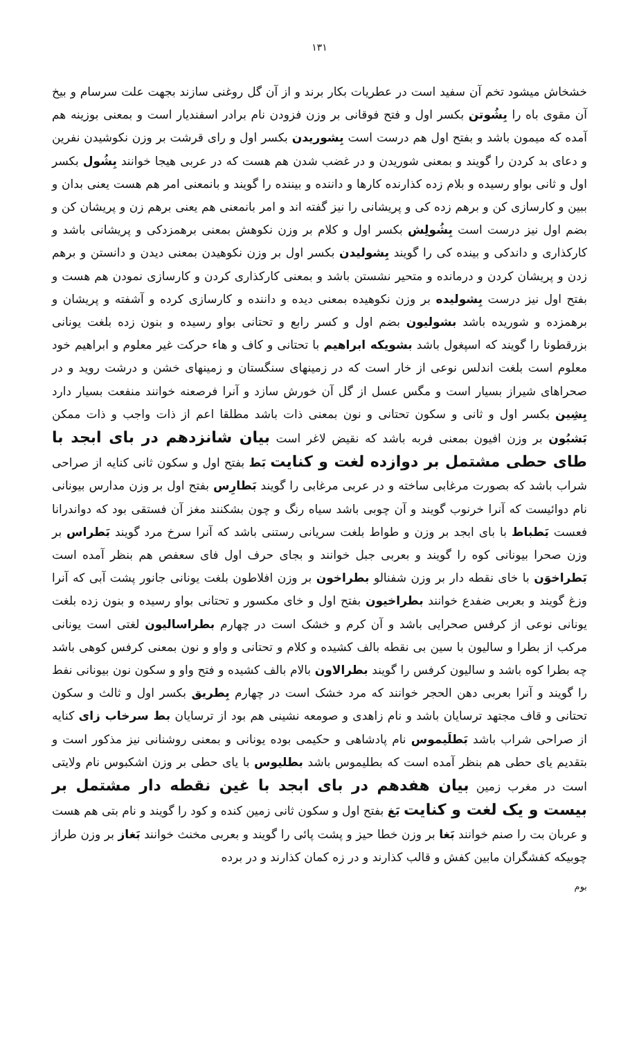۱۳۱
خشخاش میشود تخم آن سفید است در عطریات بکار برند و از آن گل روغنی سازند بجهت علت سرسام و بیخ آن مقوی باه را بِشُوتن بکسر اول و فتح فوقانی بر وزن فزودن نام برادر اسفندیار است و بمعنی بوزینه هم آمده که میمون باشد و بفتح اول هم درست است بِشوریدن بکسر اول و رای قرشت بر وزن نکوشیدن نفرین و دعای بد کردن را گویند و بمعنی شوریدن و در غضب شدن هم هست که در عربی هیجا خوانند بِشُول بکسر اول و ثانی بواو رسیده و بلام زده کذارنده کارها و داننده و بیننده را گویند و بانمعنی امر هم هست یعنی بدان و ببین و کارسازی کن و برهم زده کی و پریشانی را نیز گفته اند و امر بانمعنی هم یعنی برهم زن و پریشان کن و بضم اول نیز درست است بِشُولِش بکسر اول و کلام بر وزن نکوهش بمعنی برهمزدکی و پریشانی باشد و کارکذاری و داندکی و بینده کی را گویند بِشولیدن بکسر اول بر وزن نکوهیدن بمعنی دیدن و دانستن و برهم زدن و پریشان کردن و درمانده و متحیر نشستن باشد و بمعنی کارکذاری کردن و کارسازی نمودن هم هست و بفتح اول نیز درست بِشولیده بر وزن نکوهیده بمعنی دیده و داننده و کارسازی کرده و آشفته و پریشان و برهمزده و شوریده باشد بشولیون بضم اول و کسر رابع و تحتانی بواو رسیده و بنون زده بلغت یونانی بزرقطونا را گویند که اسپغول باشد بشویکه ابراهیم با تحتانی و کاف و هاء حرکت غیر معلوم و ابراهیم خود معلوم است بلغت اندلس نوعی از خار است که در زمینهای سنگستان و زمینهای خشن و درشت روید و در صحراهای شیراز بسیار است و مگس عسل از گل آن خورش سازد و آنرا فرصعنه خوانند منفعت بسیار دارد بِشِین بکسر اول و ثانی و سکون تحتانی و نون بمعنی ذات باشد مطلقا اعم از ذات واجب و ذات ممکن بَشبُون بر وزن افیون بمعنی فربه باشد که نقیض لاغر است بیان شانزدهم در بای ابجد با طای حطی مشتمل بر دوازده لغت و کنایت بَط بفتح اول و سکون ثانی کنایه از صراحی شراب باشد که بصورت مرغابی ساخته و در عربی مرغابی را گویند بَطارِس بفتح اول بر وزن مدارس بیونانی نام دوائیست که آنرا خرنوب گویند و آن چوبی باشد سیاه رنگ و چون بشکنند مغز آن فستقی بود که دواندرانا فعست بَطباط با بای ابجد بر وزن و طواط بلغت سریانی رستنی باشد که آنرا سرخ مرد گویند بَطراس بر وزن صحرا بیونانی کوه را گویند و بعربی جبل خوانند و بجای حرف اول فای سعفص هم بنظر آمده است بَطراخوَن با خای نقطه دار بر وزن شفنالو بطراخون بر وزن افلاطون بلغت یونانی جانور پشت آبی که آنرا وزغ گویند و بعربی ضفدع خوانند بطراخیون بفتح اول و خای مکسور و تحتانی بواو رسیده و بنون زده بلغت یونانی نوعی از کرفس صحرایی باشد و آن کرم و خشک است در چهارم بطراسالیون لغتی است یونانی مرکب از بطرا و سالیون با سین بی نقطه بالف کشیده و کلام و تحتانی و واو و نون بمعنی کرفس کوهی باشد چه بطرا کوه باشد و سالیون کرفس را گویند بطرالاون بالام بالف کشیده و فتح واو و سکون نون بیونانی نفط را گویند و آنرا بعربی دهن الحجر خوانند که مرد خشک است در چهارم بِطریق بکسر اول و ثالث و سکون تحتانی و قاف مجتهد ترسایان باشد و نام زاهدی و صومعه نشینی هم بود از ترسایان بط سرخاب زای کنایه از صراحی شراب باشد بَطلَیموس نام پادشاهی و حکیمی بوده یونانی و بمعنی روشنانی نیز مذکور است و بتقدیم یای حطی هم بنظر آمده است که بطلیموس باشد بطلیوس با یای حطی بر وزن اشکبوس نام ولایتی است در مغرب زمین بیان هفدهم در بای ابجد با غین نقطه دار مشتمل بر بیست و یک لغت و کنایت بَغ بفتح اول و سکون ثانی زمین کنده و کود را گویند و نام بتی هم هست و عربان بت را صنم خوانند بَغا بر وزن خطا حیز و پشت پائی را گویند و بعربی مخنث خوانند بَغاز بر وزن طراز چوبیکه کفشگران مابین کفش و قالب کذارند و در زه کمان کذارند و در برده
بوم